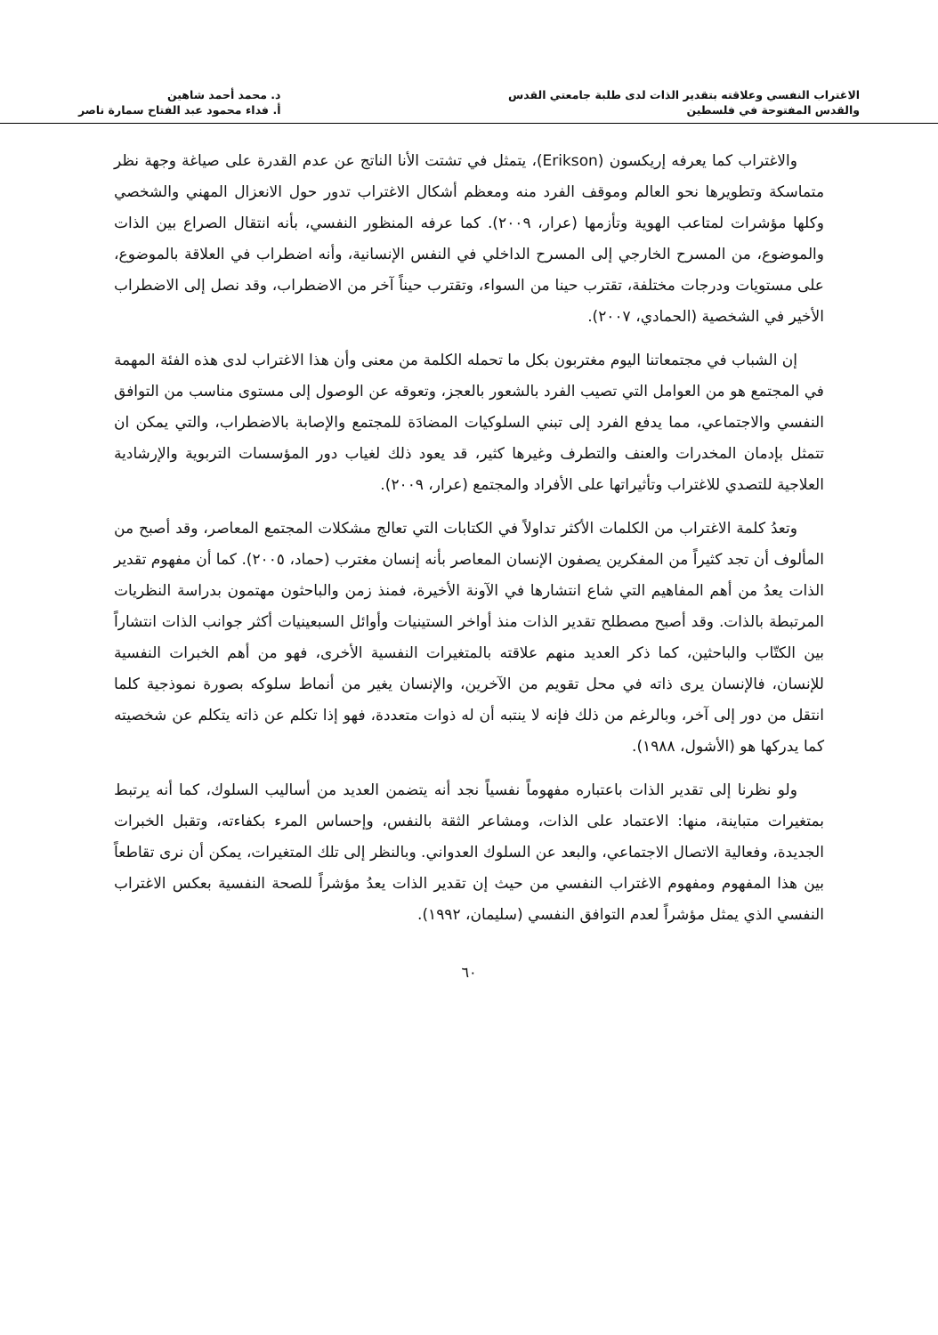الاغتراب النفسي وعلاقته بتقدير الذات لدى طلبة جامعتي القدس
والقدس المفتوحة في فلسطين
د. محمد أحمد شاهين
أ. فداء محمود عبد الفتاح سمارة ناصر
والاغتراب كما يعرفه إريكسون (Erikson)، يتمثل في تشتت الأنا الناتج عن عدم القدرة على صياغة وجهة نظر متماسكة وتطويرها نحو العالم وموقف الفرد منه ومعظم أشكال الاغتراب تدور حول الانعزال المهني والشخصي وكلها مؤشرات لمتاعب الهوية وتأزمها (عرار، ٢٠٠٩). كما عرفه المنظور النفسي، بأنه انتقال الصراع بين الذات والموضوع، من المسرح الخارجي إلى المسرح الداخلي في النفس الإنسانية، وأنه اضطراب في العلاقة بالموضوع، على مستويات ودرجات مختلفة، تقترب حينا من السواء، وتقترب حيناً آخر من الاضطراب، وقد نصل إلى الاضطراب الأخير في الشخصية (الحمادي، ٢٠٠٧).
إن الشباب في مجتمعاتنا اليوم مغتربون بكل ما تحمله الكلمة من معنى وأن هذا الاغتراب لدى هذه الفئة المهمة في المجتمع هو من العوامل التي تصيب الفرد بالشعور بالعجز، وتعوقه عن الوصول إلى مستوى مناسب من التوافق النفسي والاجتماعي، مما يدفع الفرد إلى تبني السلوكيات المضادَة للمجتمع والإصابة بالاضطراب، والتي يمكن ان تتمثل بإدمان المخدرات والعنف والتطرف وغيرها كثير، قد يعود ذلك لغياب دور المؤسسات التربوية والإرشادية العلاجية للتصدي للاغتراب وتأثيراتها على الأفراد والمجتمع (عرار، ٢٠٠٩).
وتعدُ كلمة الاغتراب من الكلمات الأكثر تداولاً في الكتابات التي تعالج مشكلات المجتمع المعاصر، وقد أصبح من المألوف أن تجد كثيراً من المفكرين يصفون الإنسان المعاصر بأنه إنسان مغترب (حماد، ٢٠٠٥). كما أن مفهوم تقدير الذات يعدُ من أهم المفاهيم التي شاع انتشارها في الآونة الأخيرة، فمنذ زمن والباحثون مهتمون بدراسة النظريات المرتبطة بالذات. وقد أصبح مصطلح تقدير الذات منذ أواخر الستينيات وأوائل السبعينيات أكثر جوانب الذات انتشاراً بين الكتّاب والباحثين، كما ذكر العديد منهم علاقته بالمتغيرات النفسية الأخرى، فهو من أهم الخبرات النفسية للإنسان، فالإنسان يرى ذاته في محل تقويم من الآخرين، والإنسان يغير من أنماط سلوكه بصورة نموذجية كلما انتقل من دور إلى آخر، وبالرغم من ذلك فإنه لا ينتبه أن له ذوات متعددة، فهو إذا تكلم عن ذاته يتكلم عن شخصيته كما يدركها هو (الأشول، ١٩٨٨).
ولو نظرنا إلى تقدير الذات باعتباره مفهوماً نفسياً نجد أنه يتضمن العديد من أساليب السلوك، كما أنه يرتبط بمتغيرات متباينة، منها: الاعتماد على الذات، ومشاعر الثقة بالنفس، وإحساس المرء بكفاءته، وتقبل الخبرات الجديدة، وفعالية الاتصال الاجتماعي، والبعد عن السلوك العدواني. وبالنظر إلى تلك المتغيرات، يمكن أن نرى تقاطعاً بين هذا المفهوم ومفهوم الاغتراب النفسي من حيث إن تقدير الذات يعدُ مؤشراً للصحة النفسية بعكس الاغتراب النفسي الذي يمثل مؤشراً لعدم التوافق النفسي (سليمان، ١٩٩٢).
٦٠